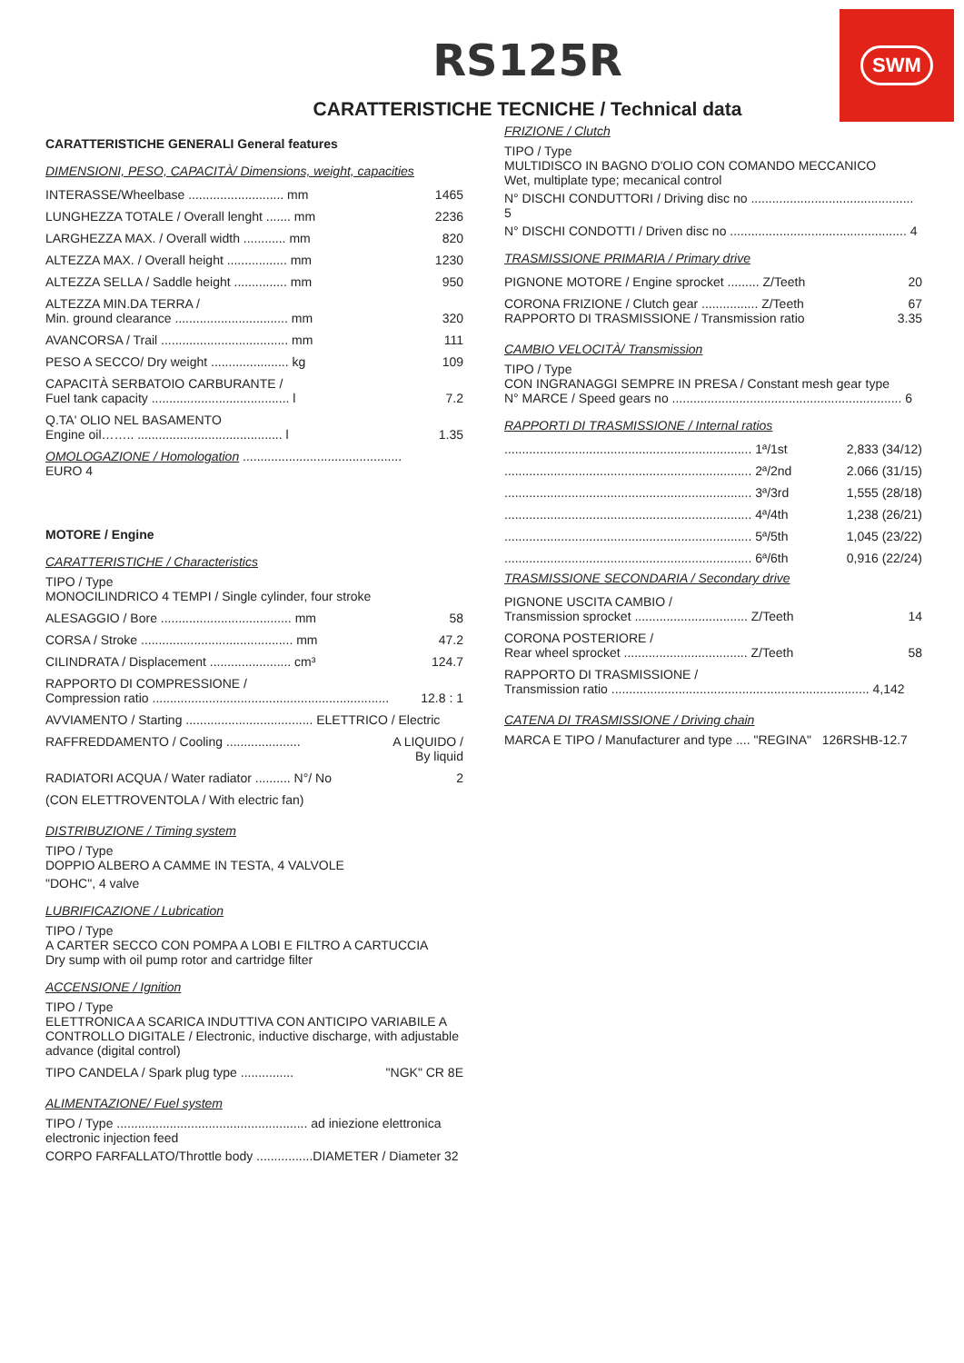SWM
RS125R
CARATTERISTICHE TECNICHE / Technical data
CARATTERISTICHE GENERALI General features
DIMENSIONI, PESO, CAPACITÀ/ Dimensions, weight, capacities
| INTERASSE/Wheelbase ........................... mm | 1465 |
| LUNGHEZZA TOTALE / Overall lenght ....... mm | 2236 |
| LARGHEZZA MAX. / Overall width ............ mm | 820 |
| ALTEZZA MAX. / Overall height ................. mm | 1230 |
| ALTEZZA SELLA / Saddle height ............... mm | 950 |
| ALTEZZA MIN.DA TERRA / Min. ground clearance ................................ mm | 320 |
| AVANCORSA / Trail .................................... mm | 111 |
| PESO A SECCO/ Dry weight ...................... kg | 109 |
| CAPACITÀ SERBATOIO CARBURANTE / Fuel tank capacity ....................................... l | 7.2 |
| Q.TA' OLIO NEL BASAMENTO Engine oil…….. ......................................... l | 1.35 |
| OMOLOGAZIONE / Homologation ............................................. EURO 4 | |
MOTORE / Engine
CARATTERISTICHE / Characteristics
TIPO / Type
MONOCILINDRICO 4 TEMPI / Single cylinder, four stroke
| ALESAGGIO / Bore ..................................... mm | 58 |
| CORSA / Stroke ........................................... mm | 47.2 |
| CILINDRATA / Displacement ....................... cm³ | 124.7 |
| RAPPORTO DI COMPRESSIONE / Compression ratio ................................................................... | 12.8 : 1 |
| AVVIAMENTO / Starting .................................... ELETTRICO / Electric | |
| RAFFREDDAMENTO / Cooling ..................... | A LIQUIDO / By liquid |
| RADIATORI ACQUA / Water radiator .......... N°/ No | 2 |
| (CON ELETTROVENTOLA / With electric fan) | |
DISTRIBUZIONE / Timing system
TIPO / Type
DOPPIO ALBERO A CAMME IN TESTA, 4 VALVOLE
"DOHC", 4 valve
LUBRIFICAZIONE / Lubrication
TIPO / Type
A CARTER SECCO CON POMPA A LOBI E FILTRO A CARTUCCIA
Dry sump with oil pump rotor and cartridge filter
ACCENSIONE / Ignition
TIPO / Type
ELETTRONICA A SCARICA INDUTTIVA CON ANTICIPO VARIABILE A CONTROLLO DIGITALE / Electronic, inductive discharge, with adjustable advance (digital control)
| TIPO CANDELA / Spark plug type ............... | "NGK" CR 8E |
ALIMENTAZIONE/ Fuel system
TIPO / Type ...................................................... ad iniezione elettronica
electronic injection feed
CORPO FARFALLATO/Throttle body ................DIAMETER / Diameter 32
FRIZIONE / Clutch
TIPO / Type
MULTIDISCO IN BAGNO D'OLIO CON COMANDO MECCANICO
Wet, multiplate type; mecanical control
N° DISCHI CONDUTTORI / Driving disc no .............................................. 5
N° DISCHI CONDOTTI / Driven disc no .................................................. 4
TRASMISSIONE PRIMARIA / Primary drive
| PIGNONE MOTORE / Engine sprocket ......... Z/Teeth | 20 |
| CORONA FRIZIONE / Clutch gear ................ Z/Teeth RAPPORTO DI TRASMISSIONE / Transmission ratio | 67 3.35 |
CAMBIO VELOCITÀ/ Transmission
TIPO / Type
CON INGRANAGGI SEMPRE IN PRESA / Constant mesh gear type
N° MARCE / Speed gears no ................................................................. 6
RAPPORTI DI TRASMISSIONE / Internal ratios
| ...................................................................... 1ª/1st | 2,833 (34/12) |
| ...................................................................... 2ª/2nd | 2.066 (31/15) |
| ...................................................................... 3ª/3rd | 1,555 (28/18) |
| ...................................................................... 4ª/4th | 1,238 (26/21) |
| ...................................................................... 5ª/5th | 1,045 (23/22) |
| ...................................................................... 6ª/6th | 0,916 (22/24) |
TRASMISSIONE SECONDARIA / Secondary drive
| PIGNONE USCITA CAMBIO / Transmission sprocket ................................ Z/Teeth | 14 |
| CORONA POSTERIORE / Rear wheel sprocket ................................... Z/Teeth | 58 |
| RAPPORTO DI TRASMISSIONE / Transmission ratio ......................................................................... 4,142 | |
CATENA DI TRASMISSIONE / Driving chain
MARCA E TIPO / Manufacturer and type .... "REGINA" 126RSHB-12.7